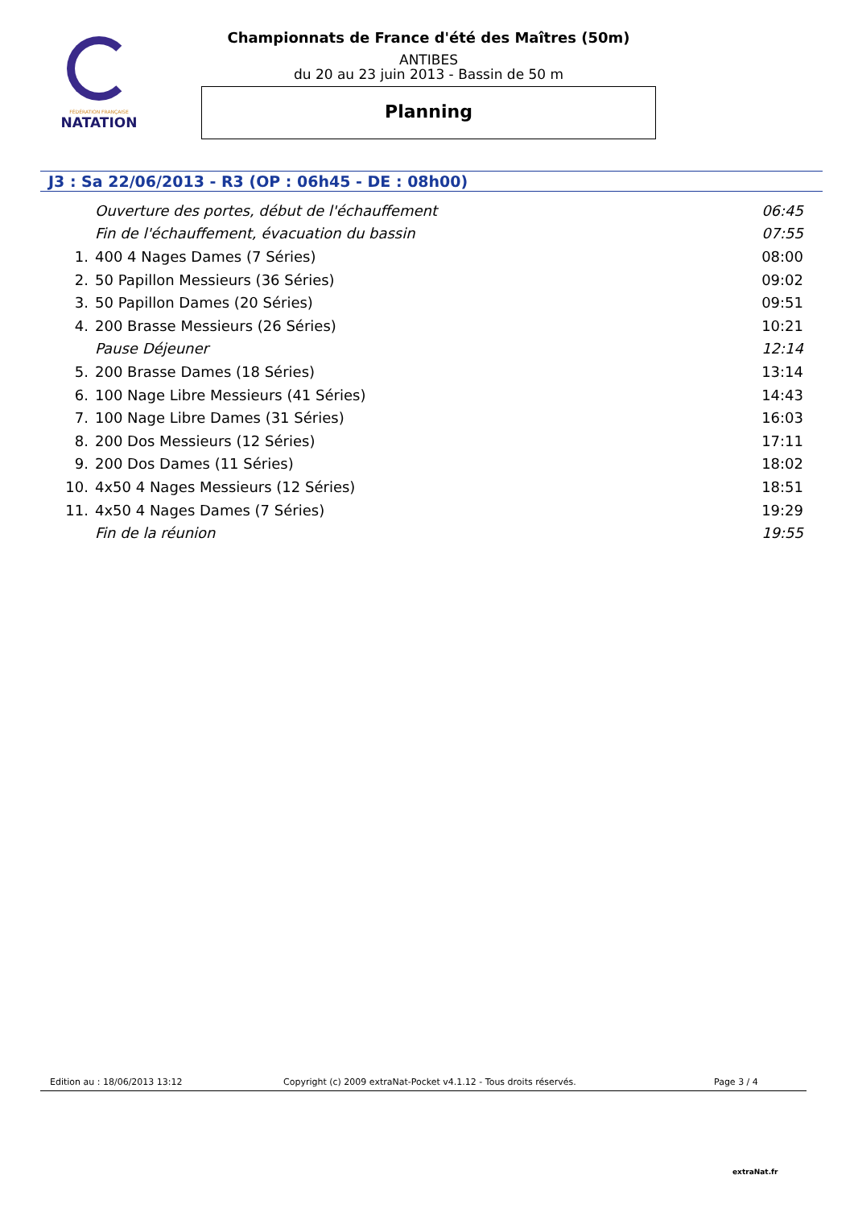FÉDÉRATION FRANÇAISE
NATATION
Championnats de France d'été des Maîtres (50m)
ANTIBES
du 20 au 23 juin 2013 - Bassin de 50 m
Planning
J3 : Sa 22/06/2013 - R3 (OP : 06h45 - DE : 08h00)
| | Ouverture des portes, début de l'échauffement | 06:45 |
| | Fin de l'échauffement, évacuation du bassin | 07:55 |
| 1. | 400 4 Nages Dames (7 Séries) | 08:00 |
| 2. | 50 Papillon Messieurs (36 Séries) | 09:02 |
| 3. | 50 Papillon Dames (20 Séries) | 09:51 |
| 4. | 200 Brasse Messieurs (26 Séries) | 10:21 |
| | Pause Déjeuner | 12:14 |
| 5. | 200 Brasse Dames (18 Séries) | 13:14 |
| 6. | 100 Nage Libre Messieurs (41 Séries) | 14:43 |
| 7. | 100 Nage Libre Dames (31 Séries) | 16:03 |
| 8. | 200 Dos Messieurs (12 Séries) | 17:11 |
| 9. | 200 Dos Dames (11 Séries) | 18:02 |
| 10. | 4x50 4 Nages Messieurs (12 Séries) | 18:51 |
| 11. | 4x50 4 Nages Dames (7 Séries) | 19:29 |
| | Fin de la réunion | 19:55 |
Edition au : 18/06/2013 13:12 Copyright (c) 2009 extraNat-Pocket v4.1.12 - Tous droits réservés. Page 3 / 4
extraNat.fr